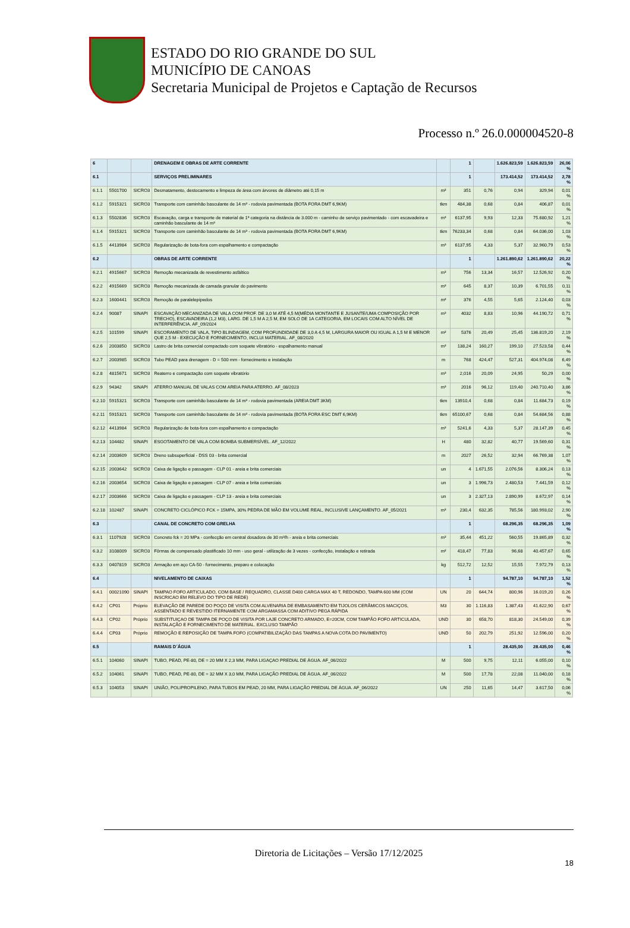ESTADO DO RIO GRANDE DO SUL
MUNICÍPIO DE CANOAS
Secretaria Municipal de Projetos e Captação de Recursos
Processo n.º 26.0.000004520-8
| 6 | | | DRENAGEM E OBRAS DE ARTE CORRENTE | | 1 | | 1.626.823,59 | 1.626.823,59 | 26,06 % |
| 6.1 | | | SERVIÇOS PRELIMINARES | | 1 | | 173.414,52 | 173.414,52 | 2,78 % |
| 6.1.1 | 5501700 | SICRO3 | Desmatamento, destocamento e limpeza de área com árvores de diâmetro até 0,15 m | m² | 351 | 0,76 | 0,94 | 329,94 | 0,01 % |
| 6.1.2 | 5915321 | SICRO3 | Transporte com caminhão basculante de 14 m³ - rodovia pavimentada (BOTA FORA DMT 6,9KM) | tkm | 484,38 | 0,68 | 0,84 | 406,87 | 0,01 % |
| 6.1.3 | 5502836 | SICRO3 | Escavação, carga e transporte de material de 1ª categoria na distância de 3.000 m - caminho de serviço pavimentado - com escavadeira e caminhão basculante de 14 m³ | m³ | 6137,95 | 9,93 | 12,33 | 75.680,92 | 1,21 % |
| 6.1.4 | 5915321 | SICRO3 | Transporte com caminhão basculante de 14 m³ - rodovia pavimentada (BOTA FORA DMT 6,9KM) | tkm | 76233,34 | 0,68 | 0,84 | 64.036,00 | 1,03 % |
| 6.1.5 | 4413984 | SICRO3 | Regularização de bota-fora com espalhamento e compactação | m³ | 6137,95 | 4,33 | 5,37 | 32.960,79 | 0,53 % |
| 6.2 | | | OBRAS DE ARTE CORRENTE | | 1 | | 1.261.890,62 | 1.261.890,62 | 20,22 % |
| 6.2.1 | 4915667 | SICRO3 | Remoção mecanizada de revestimento asfáltico | m³ | 756 | 13,34 | 16,57 | 12.526,92 | 0,20 % |
| 6.2.2 | 4915669 | SICRO3 | Remoção mecanizada de camada granular do pavimento | m³ | 645 | 8,37 | 10,39 | 6.701,55 | 0,11 % |
| 6.2.3 | 1600441 | SICRO3 | Remoção de paralelepípedos | m² | 376 | 4,55 | 5,65 | 2.124,40 | 0,03 % |
| 6.2.4 | 90087 | SINAPI | ESCAVAÇÃO MECANIZADA DE VALA COM PROF. DE 3,0 M ATÉ 4,5 M(MÉDIA MONTANTE E JUSANTE/UMA COMPOSIÇÃO POR TRECHO), ESCAVADEIRA (1,2 M3), LARG. DE 1,5 M A 2,5 M, EM SOLO DE 1A CATEGORIA, EM LOCAIS COM ALTO NÍVEL DE INTERFERÊNCIA. AF_09/2024 | m³ | 4032 | 8,83 | 10,96 | 44.190,72 | 0,71 % |
| 6.2.5 | 101599 | SINAPI | ESCORAMENTO DE VALA, TIPO BLINDAGEM, COM PROFUNDIDADE DE 3,0 A 4,5 M, LARGURA MAIOR OU IGUAL A 1,5 M E MENOR QUE 2,5 M - EXECUÇÃO E FORNECIMENTO, INCLUI MATERIAL. AF_08/2020 | m² | 5376 | 20,49 | 25,45 | 136.819,20 | 2,19 % |
| 6.2.6 | 2003850 | SICRO3 | Lastro de brita comercial compactado com soquete vibratório - espalhamento manual | m³ | 138,24 | 160,27 | 199,10 | 27.523,58 | 0,44 % |
| 6.2.7 | 2003985 | SICRO3 | Tubo PEAD para drenagem - D = 500 mm - fornecimento e instalação | m | 768 | 424,47 | 527,31 | 404.974,08 | 6,49 % |
| 6.2.8 | 4815671 | SICRO3 | Reaterro e compactação com soquete vibratório | m³ | 2,016 | 20,09 | 24,95 | 50,29 | 0,00 % |
| 6.2.9 | 94342 | SINAPI | ATERRO MANUAL DE VALAS COM AREIA PARA ATERRO. AF_08/2023 | m³ | 2016 | 96,12 | 119,40 | 240.710,40 | 3,86 % |
| 6.2.10 | 5915321 | SICRO3 | Transporte com caminhão basculante de 14 m³ - rodovia pavimentada (AREIA DMT 3KM) | tkm | 13910,4 | 0,68 | 0,84 | 11.684,73 | 0,19 % |
| 6.2.11 | 5915321 | SICRO3 | Transporte com caminhão basculante de 14 m³ - rodovia pavimentada (BOTA FORA ESC DMT 6,9KM) | tkm | 65100,67 | 0,68 | 0,84 | 54.684,56 | 0,88 % |
| 6.2.12 | 4413984 | SICRO3 | Regularização de bota-fora com espalhamento e compactação | m³ | 5241,6 | 4,33 | 5,37 | 28.147,39 | 0,45 % |
| 6.2.13 | 104482 | SINAPI | ESGOTAMENTO DE VALA COM BOMBA SUBMERSÍVEL. AF_12/2022 | H | 480 | 32,82 | 40,77 | 19.569,60 | 0,31 % |
| 6.2.14 | 2003609 | SICRO3 | Dreno subsuperficial - DSS 03 - brita comercial | m | 2027 | 26,52 | 32,94 | 66.769,38 | 1,07 % |
| 6.2.15 | 2003642 | SICRO3 | Caixa de ligação e passagem - CLP 01 - areia e brita comerciais | un | 4 | 1.671,55 | 2.076,56 | 8.306,24 | 0,13 % |
| 6.2.16 | 2003654 | SICRO3 | Caixa de ligação e passagem - CLP 07 - areia e brita comerciais | un | 3 | 1.996,73 | 2.480,53 | 7.441,59 | 0,12 % |
| 6.2.17 | 2003666 | SICRO3 | Caixa de ligação e passagem - CLP 13 - areia e brita comerciais | un | 3 | 2.327,13 | 2.890,99 | 8.672,97 | 0,14 % |
| 6.2.18 | 102487 | SINAPI | CONCRETO CICLÓPICO FCK = 15MPA, 30% PEDRA DE MÃO EM VOLUME REAL, INCLUSIVE LANÇAMENTO. AF_05/2021 | m³ | 230,4 | 632,35 | 785,56 | 180.993,02 | 2,90 % |
| 6.3 | | | CANAL DE CONCRETO COM GRELHA | | 1 | | 68.296,35 | 68.296,35 | 1,09 % |
| 6.3.1 | 1107928 | SICRO3 | Concreto fck = 20 MPa - confecção em central dosadora de 30 m³/h - areia e brita comerciais | m³ | 35,44 | 451,22 | 560,55 | 19.865,89 | 0,32 % |
| 6.3.2 | 3108009 | SICRO3 | Fôrmas de compensado plastificado 10 mm - uso geral - utilização de 3 vezes - confecção, instalação e retirada | m² | 418,47 | 77,83 | 96,68 | 40.457,67 | 0,65 % |
| 6.3.3 | 0407819 | SICRO3 | Armação em aço CA-50 - fornecimento, preparo e colocação | kg | 512,72 | 12,52 | 15,55 | 7.972,79 | 0,13 % |
| 6.4 | | | NIVELAMENTO DE CAIXAS | | 1 | | 94.787,10 | 94.787,10 | 1,52 % |
| 6.4.1 | 00021090 | SINAPI | TAMPAO FOFO ARTICULADO, COM BASE / REQUADRO, CLASSE D400 CARGA MAX 40 T, REDONDO, TAMPA 600 MM (COM INSCRICAO EM RELEVO DO TIPO DE REDE) | UN | 20 | 644,74 | 800,96 | 16.019,20 | 0,26 % |
| 6.4.2 | CP01 | Próprio | ELEVAÇÃO DE PAREDE DO POÇO DE VISITA COM ALVENARIA DE EMBASAMENTO EM TIJOLOS CERÂMICOS MACIÇOS, ASSENTADO E REVESTIDO ITERNAMENTE COM ARGAMASSA COM ADITIVO PEGA RÁPIDA | M3 | 30 | 1.116,83 | 1.387,43 | 41.622,90 | 0,67 % |
| 6.4.3 | CP02 | Próprio | SUBSTITUIÇAO DE TAMPA DE POÇO DE VISITA POR LAJE CONCRETO ARMADO, E=20CM, COM TAMPÃO FOFO ARTICULADA, INSTALAÇÃO E FORNECIMENTO DE MATERIAL. EXCLUSO TAMPÃO | UND | 30 | 658,70 | 818,30 | 24.549,00 | 0,39 % |
| 6.4.4 | CP03 | Próprio | REMOÇÃO E REPOSIÇÃO DE TAMPA FOFO (COMPATIBILIZAÇÃO DAS TAMPAS A NOVA COTA DO PAVIMENTO) | UND | 50 | 202,79 | 251,92 | 12.596,00 | 0,20 % |
| 6.5 | | | RAMAIS D´ÁGUA | | 1 | | 28.435,00 | 28.435,00 | 0,46 % |
| 6.5.1 | 104060 | SINAPI | TUBO, PEAD, PE-80, DE = 20 MM X 2,3 MM, PARA LIGAÇAO PREDIAL DE ÁGUA. AF_06/2022 | M | 500 | 9,75 | 12,11 | 6.055,00 | 0,10 % |
| 6.5.2 | 104061 | SINAPI | TUBO, PEAD, PE-80, DE = 32 MM X 3,0 MM, PARA LIGAÇÃO PREDIAL DE ÁGUA. AF_06/2022 | M | 500 | 17,78 | 22,08 | 11.040,00 | 0,18 % |
| 6.5.3 | 104053 | SINAPI | UNIÃO, POLIPROPILENO, PARA TUBOS EM PEAD, 20 MM, PARA LIGAÇÃO PREDIAL DE ÁGUA. AF_06/2022 | UN | 250 | 11,65 | 14,47 | 3.617,50 | 0,06 % |
Diretoria de Licitações – Versão 17/12/2025
18